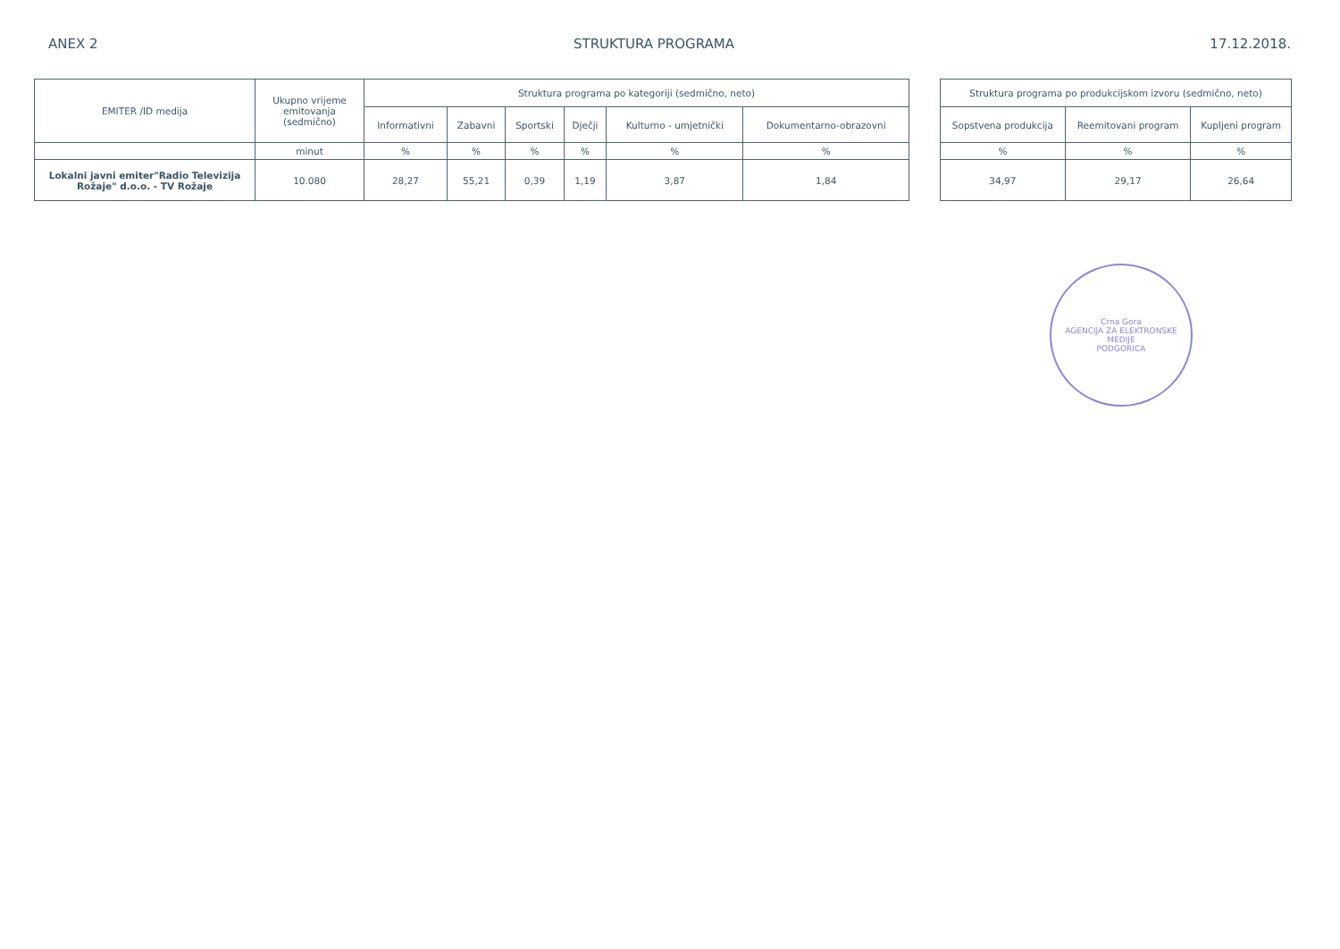ANEX 2 STRUKTURA PROGRAMA 17.12.2018.
| EMITER /ID medija | Ukupno vrijeme emitovanja (sedmično) | Struktura programa po kategoriji (sedmično, neto) | | | | | |
| --- | --- | --- | --- | --- | --- | --- | --- |
| | | Informativni | Zabavni | Sportski | Dječji | Kulturno - umjetnički | Dokumentarno-obrazovni |
| | minut | % | % | % | % | % | % |
| Lokalni javni emiter"Radio Televizija Rožaje" d.o.o. - TV Rožaje | 10.080 | 28,27 | 55,21 | 0,39 | 1,19 | 3,87 | 1,84 |
| Struktura programa po produkcijskom izvoru (sedmično, neto) | | |
| --- | --- | --- |
| Sopstvena produkcija | Reemitovani program | Kupljeni program |
| % | % | % |
| 34,97 | 29,17 | 26,64 |
Crna Gora
AGENCIJA ZA ELEKTRONSKE MEDIJE
PODGORICA